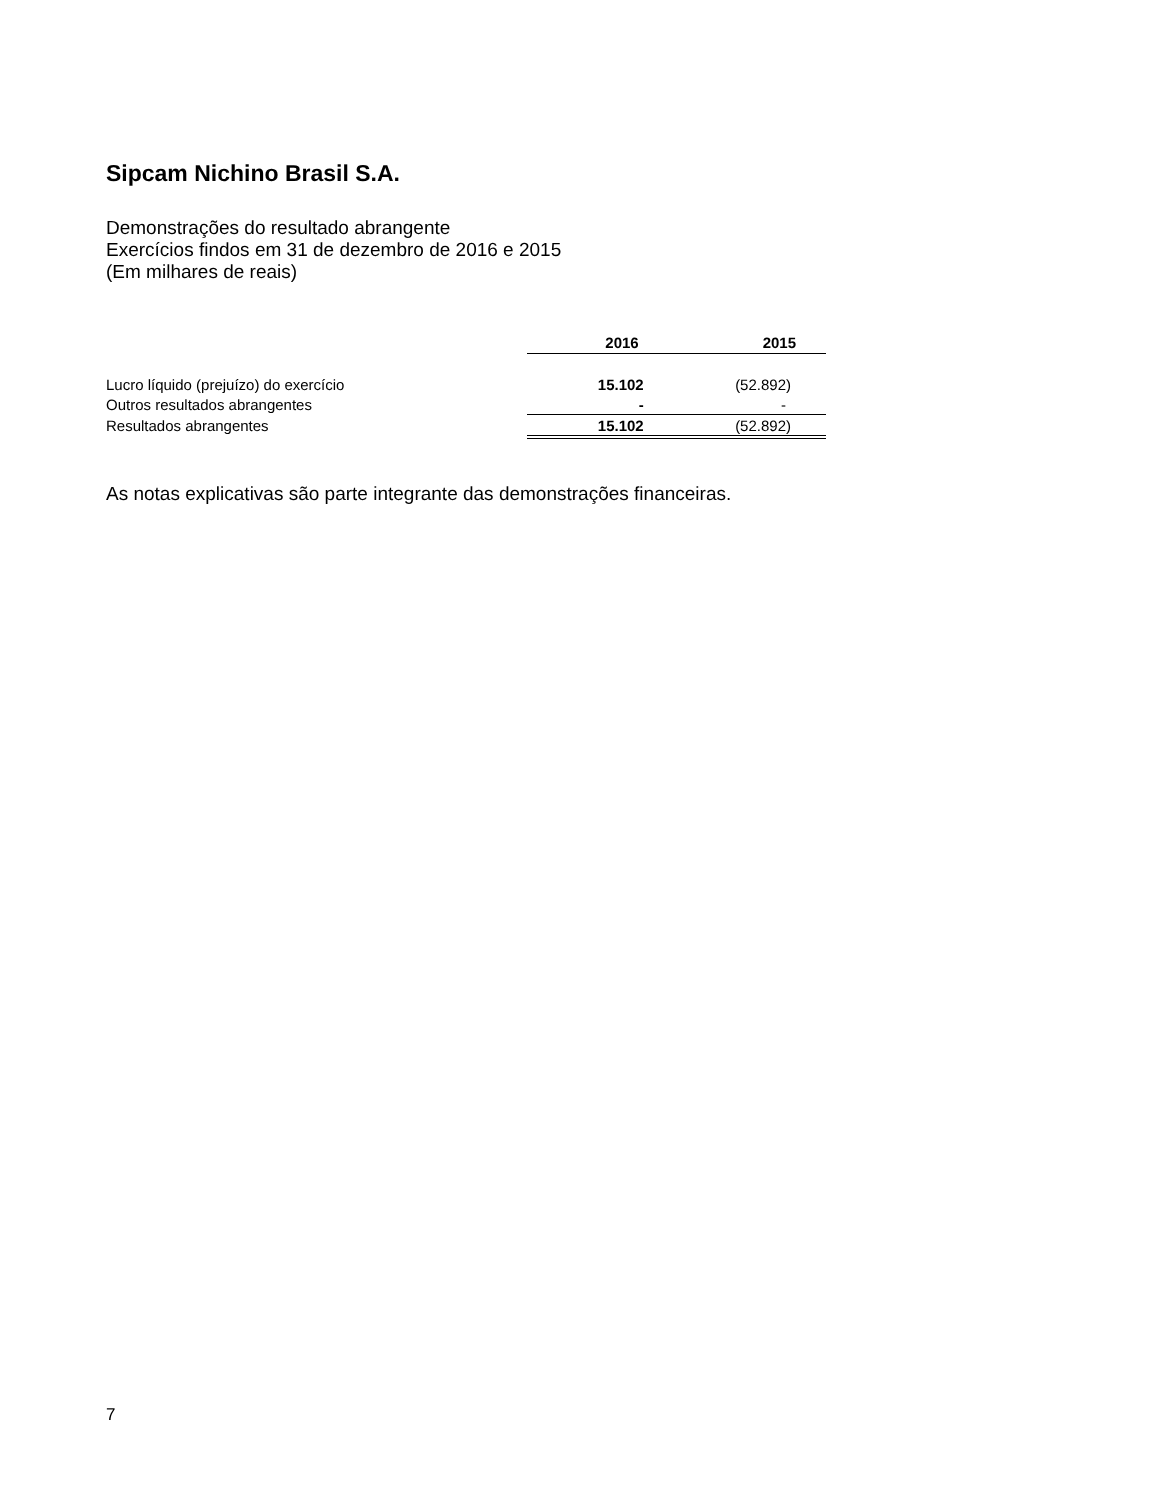Sipcam Nichino Brasil S.A.
Demonstrações do resultado abrangente
Exercícios findos em 31 de dezembro de 2016 e 2015
(Em milhares de reais)
| | 2016 | 2015 |
| Lucro líquido (prejuízo) do exercício | 15.102 | (52.892) |
| Outros resultados abrangentes | - | - |
| Resultados abrangentes | 15.102 | (52.892) |
As notas explicativas são parte integrante das demonstrações financeiras.
7